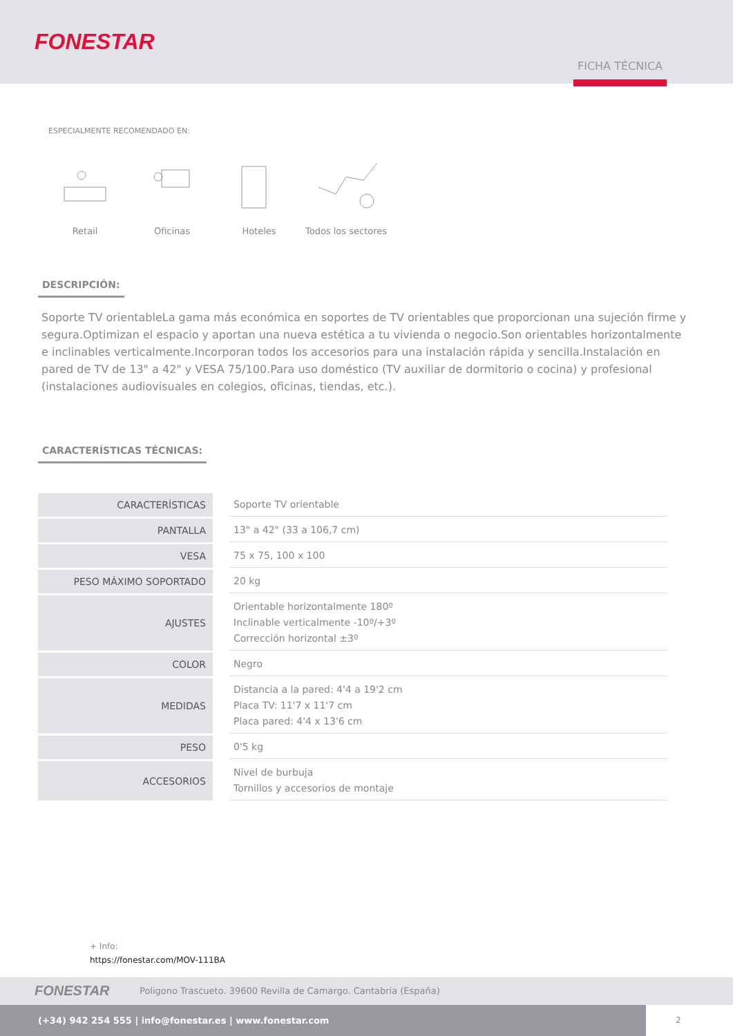FONESTAR
FICHA TÉCNICA
ESPECIALMENTE RECOMENDADO EN:
Retail
Oficinas
Hoteles
Todos los sectores
DESCRIPCIÓN:
Soporte TV orientableLa gama más económica en soportes de TV orientables que proporcionan una sujeción firme y segura.Optimizan el espacio y aportan una nueva estética a tu vivienda o negocio.Son orientables horizontalmente e inclinables verticalmente.Incorporan todos los accesorios para una instalación rápida y sencilla.Instalación en pared de TV de 13" a 42" y VESA 75/100.Para uso doméstico (TV auxiliar de dormitorio o cocina) y profesional (instalaciones audiovisuales en colegios, oficinas, tiendas, etc.).
CARACTERÍSTICAS TÉCNICAS:
| CARACTERÍSTICAS | | Soporte TV orientable |
| PANTALLA | | 13" a 42" (33 a 106,7 cm) |
| VESA | | 75 x 75, 100 x 100 |
| PESO MÁXIMO SOPORTADO | | 20 kg |
| AJUSTES | | Orientable horizontalmente 180º Inclinable verticalmente -10º/+3º Corrección horizontal ±3º |
| COLOR | | Negro |
| MEDIDAS | | Distancia a la pared: 4'4 a 19'2 cm Placa TV: 11'7 x 11'7 cm Placa pared: 4'4 x 13'6 cm |
| PESO | | 0'5 kg |
| ACCESORIOS | | Nivel de burbuja Tornillos y accesorios de montaje |
+ Info:
https://fonestar.com/MOV-111BA
FONESTAR Poligono Trascueto. 39600 Revilla de Camargo. Cantabria (España)
(+34) 942 254 555 | info@fonestar.es | www.fonestar.com
2